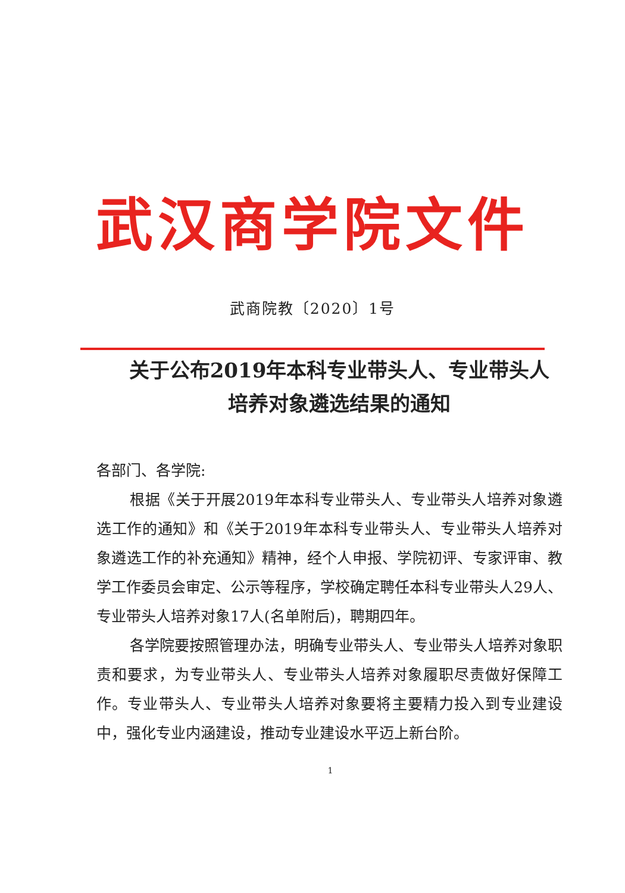武汉商学院文件
武商院教〔2020〕1号
关于公布2019年本科专业带头人、专业带头人
培养对象遴选结果的通知
各部门、各学院:
根据《关于开展2019年本科专业带头人、专业带头人培养对象遴选工作的通知》和《关于2019年本科专业带头人、专业带头人培养对象遴选工作的补充通知》精神，经个人申报、学院初评、专家评审、教学工作委员会审定、公示等程序，学校确定聘任本科专业带头人29人、专业带头人培养对象17人(名单附后)，聘期四年。
各学院要按照管理办法，明确专业带头人、专业带头人培养对象职责和要求，为专业带头人、专业带头人培养对象履职尽责做好保障工作。专业带头人、专业带头人培养对象要将主要精力投入到专业建设中，强化专业内涵建设，推动专业建设水平迈上新台阶。
1